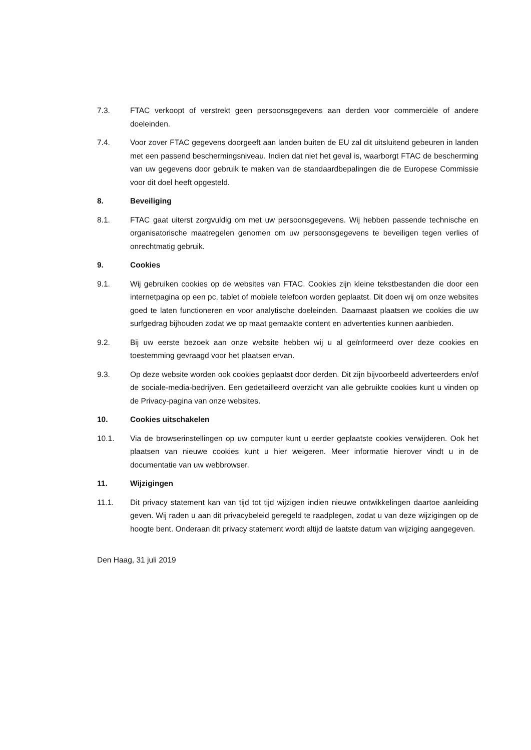7.3. FTAC verkoopt of verstrekt geen persoonsgegevens aan derden voor commerciële of andere doeleinden.
7.4. Voor zover FTAC gegevens doorgeeft aan landen buiten de EU zal dit uitsluitend gebeuren in landen met een passend beschermingsniveau. Indien dat niet het geval is, waarborgt FTAC de bescherming van uw gegevens door gebruik te maken van de standaardbepalingen die de Europese Commissie voor dit doel heeft opgesteld.
8. Beveiliging
8.1. FTAC gaat uiterst zorgvuldig om met uw persoonsgegevens. Wij hebben passende technische en organisatorische maatregelen genomen om uw persoonsgegevens te beveiligen tegen verlies of onrechtmatig gebruik.
9. Cookies
9.1. Wij gebruiken cookies op de websites van FTAC. Cookies zijn kleine tekstbestanden die door een internetpagina op een pc, tablet of mobiele telefoon worden geplaatst. Dit doen wij om onze websites goed te laten functioneren en voor analytische doeleinden. Daarnaast plaatsen we cookies die uw surfgedrag bijhouden zodat we op maat gemaakte content en advertenties kunnen aanbieden.
9.2. Bij uw eerste bezoek aan onze website hebben wij u al geïnformeerd over deze cookies en toestemming gevraagd voor het plaatsen ervan.
9.3. Op deze website worden ook cookies geplaatst door derden. Dit zijn bijvoorbeeld adverteerders en/of de sociale-media-bedrijven. Een gedetailleerd overzicht van alle gebruikte cookies kunt u vinden op de Privacy-pagina van onze websites.
10. Cookies uitschakelen
10.1. Via de browserinstellingen op uw computer kunt u eerder geplaatste cookies verwijderen. Ook het plaatsen van nieuwe cookies kunt u hier weigeren. Meer informatie hierover vindt u in de documentatie van uw webbrowser.
11. Wijzigingen
11.1. Dit privacy statement kan van tijd tot tijd wijzigen indien nieuwe ontwikkelingen daartoe aanleiding geven. Wij raden u aan dit privacybeleid geregeld te raadplegen, zodat u van deze wijzigingen op de hoogte bent. Onderaan dit privacy statement wordt altijd de laatste datum van wijziging aangegeven.
Den Haag, 31 juli 2019